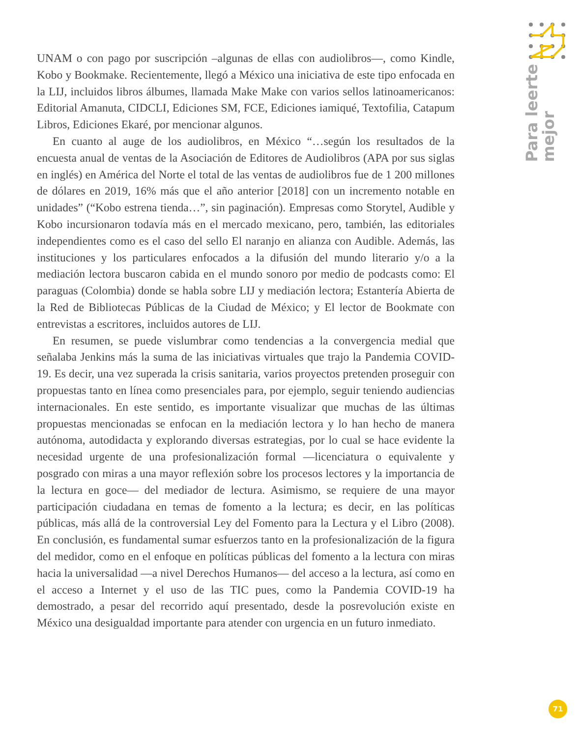UNAM o con pago por suscripción –algunas de ellas con audiolibros—, como Kindle, Kobo y Bookmake. Recientemente, llegó a México una iniciativa de este tipo enfocada en la LIJ, incluidos libros álbumes, llamada Make Make con varios sellos latinoamericanos: Editorial Amanuta, CIDCLI, Ediciones SM, FCE, Ediciones iamiqué, Textofilia, Catapum Libros, Ediciones Ekaré, por mencionar algunos.
En cuanto al auge de los audiolibros, en México “…según los resultados de la encuesta anual de ventas de la Asociación de Editores de Audiolibros (APA por sus siglas en inglés) en América del Norte el total de las ventas de audiolibros fue de 1 200 millones de dólares en 2019, 16% más que el año anterior [2018] con un incremento notable en unidades” (“Kobo estrena tienda…”, sin paginación). Empresas como Storytel, Audible y Kobo incursionaron todavía más en el mercado mexicano, pero, también, las editoriales independientes como es el caso del sello El naranjo en alianza con Audible. Además, las instituciones y los particulares enfocados a la difusión del mundo literario y/o a la mediación lectora buscaron cabida en el mundo sonoro por medio de podcasts como: El paraguas (Colombia) donde se habla sobre LIJ y mediación lectora; Estantería Abierta de la Red de Bibliotecas Públicas de la Ciudad de México; y El lector de Bookmate con entrevistas a escritores, incluidos autores de LIJ.
En resumen, se puede vislumbrar como tendencias a la convergencia medial que señalaba Jenkins más la suma de las iniciativas virtuales que trajo la Pandemia COVID-19. Es decir, una vez superada la crisis sanitaria, varios proyectos pretenden proseguir con propuestas tanto en línea como presenciales para, por ejemplo, seguir teniendo audiencias internacionales. En este sentido, es importante visualizar que muchas de las últimas propuestas mencionadas se enfocan en la mediación lectora y lo han hecho de manera autónoma, autodidacta y explorando diversas estrategias, por lo cual se hace evidente la necesidad urgente de una profesionalización formal —licenciatura o equivalente y posgrado con miras a una mayor reflexión sobre los procesos lectores y la importancia de la lectura en goce— del mediador de lectura. Asimismo, se requiere de una mayor participación ciudadana en temas de fomento a la lectura; es decir, en las políticas públicas, más allá de la controversial Ley del Fomento para la Lectura y el Libro (2008). En conclusión, es fundamental sumar esfuerzos tanto en la profesionalización de la figura del medidor, como en el enfoque en políticas públicas del fomento a la lectura con miras hacia la universalidad —a nivel Derechos Humanos— del acceso a la lectura, así como en el acceso a Internet y el uso de las TIC pues, como la Pandemia COVID-19 ha demostrado, a pesar del recorrido aquí presentado, desde la posrevolución existe en México una desigualdad importante para atender con urgencia en un futuro inmediato.
Para leerte
mejor
71